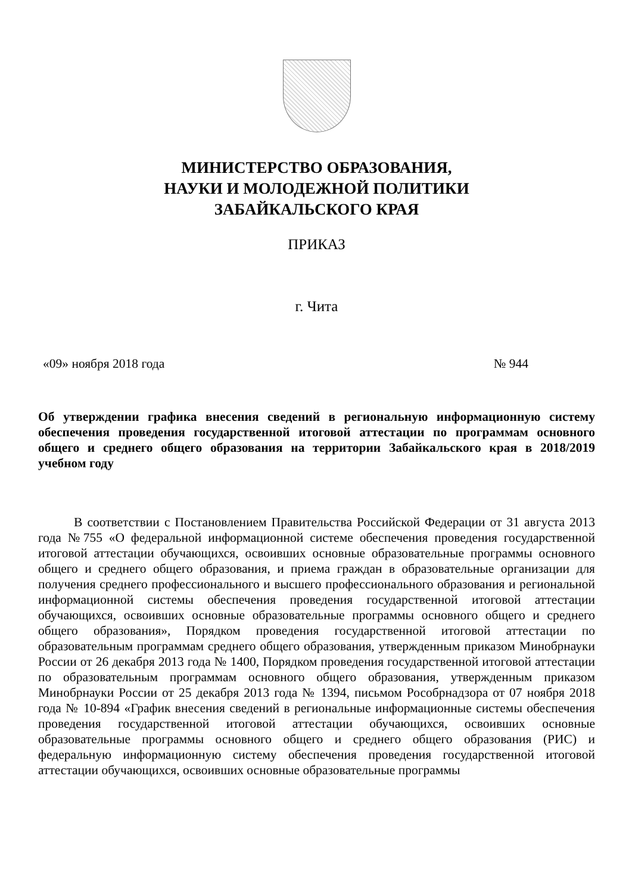МИНИСТЕРСТВО ОБРАЗОВАНИЯ,
НАУКИ И МОЛОДЕЖНОЙ ПОЛИТИКИ
ЗАБАЙКАЛЬСКОГО КРАЯ
ПРИКАЗ
г. Чита
«09» ноября 2018 года № 944
Об утверждении графика внесения сведений в региональную информационную систему обеспечения проведения государственной итоговой аттестации по программам основного общего и среднего общего образования на территории Забайкальского края в 2018/2019 учебном году
В соответствии с Постановлением Правительства Российской Федерации от 31 августа 2013 года №755 «О федеральной информационной системе обеспечения проведения государственной итоговой аттестации обучающихся, освоивших основные образовательные программы основного общего и среднего общего образования, и приема граждан в образовательные организации для получения среднего профессионального и высшего профессионального образования и региональной информационной системы обеспечения проведения государственной итоговой аттестации обучающихся, освоивших основные образовательные программы основного общего и среднего общего образования», Порядком проведения государственной итоговой аттестации по образовательным программам среднего общего образования, утвержденным приказом Минобрнауки России от 26 декабря 2013 года № 1400, Порядком проведения государственной итоговой аттестации по образовательным программам основного общего образования, утвержденным приказом Минобрнауки России от 25 декабря 2013 года № 1394, письмом Рособрнадзора от 07 ноября 2018 года № 10-894 «График внесения сведений в региональные информационные системы обеспечения проведения государственной итоговой аттестации обучающихся, освоивших основные образовательные программы основного общего и среднего общего образования (РИС) и федеральную информационную систему обеспечения проведения государственной итоговой аттестации обучающихся, освоивших основные образовательные программы